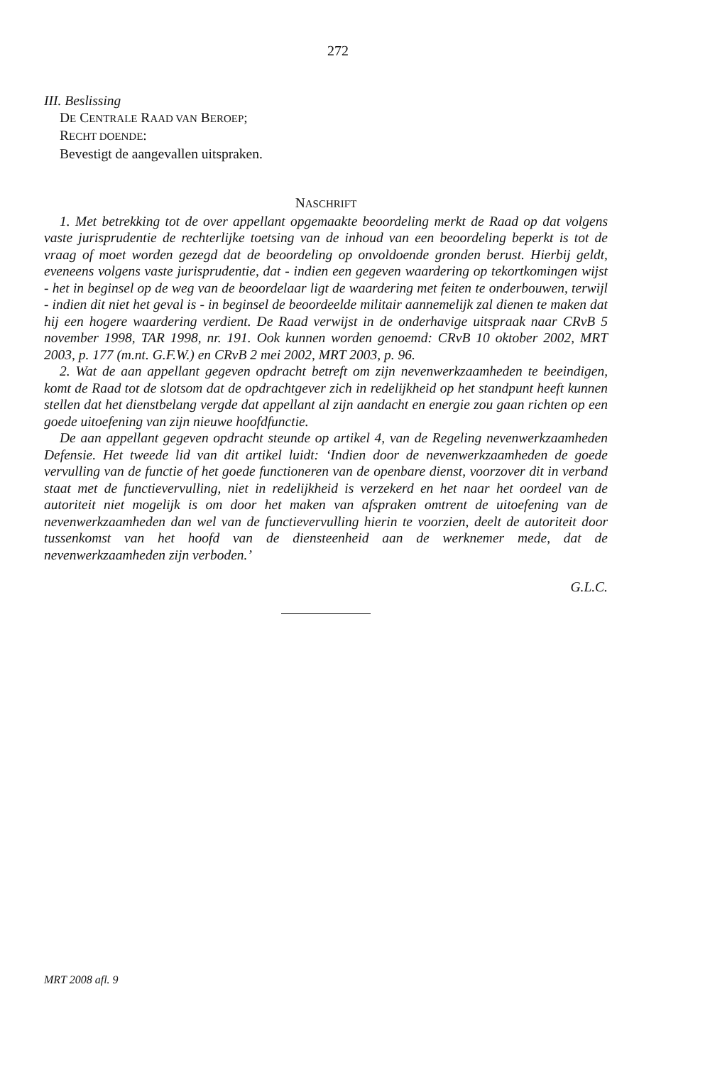272
III. Beslissing
DE CENTRALE RAAD VAN BEROEP;
RECHT DOENDE:
Bevestigt de aangevallen uitspraken.
NASCHRIFT
1. Met betrekking tot de over appellant opgemaakte beoordeling merkt de Raad op dat volgens vaste jurisprudentie de rechterlijke toetsing van de inhoud van een beoordeling beperkt is tot de vraag of moet worden gezegd dat de beoordeling op onvoldoende gronden berust. Hierbij geldt, eveneens volgens vaste jurisprudentie, dat - indien een gegeven waardering op tekortkomingen wijst - het in beginsel op de weg van de beoordelaar ligt de waardering met feiten te onderbouwen, terwijl - indien dit niet het geval is - in beginsel de beoordeelde militair aannemelijk zal dienen te maken dat hij een hogere waardering verdient. De Raad verwijst in de onderhavige uitspraak naar CRvB 5 november 1998, TAR 1998, nr. 191. Ook kunnen worden genoemd: CRvB 10 oktober 2002, MRT 2003, p. 177 (m.nt. G.F.W.) en CRvB 2 mei 2002, MRT 2003, p. 96.
2. Wat de aan appellant gegeven opdracht betreft om zijn nevenwerkzaamheden te beeindigen, komt de Raad tot de slotsom dat de opdrachtgever zich in redelijkheid op het standpunt heeft kunnen stellen dat het dienstbelang vergde dat appellant al zijn aandacht en energie zou gaan richten op een goede uitoefening van zijn nieuwe hoofdfunctie.
De aan appellant gegeven opdracht steunde op artikel 4, van de Regeling nevenwerkzaamheden Defensie. Het tweede lid van dit artikel luidt: ‘Indien door de nevenwerkzaamheden de goede vervulling van de functie of het goede functioneren van de openbare dienst, voorzover dit in verband staat met de functievervulling, niet in redelijkheid is verzekerd en het naar het oordeel van de autoriteit niet mogelijk is om door het maken van afspraken omtrent de uitoefening van de nevenwerkzaamheden dan wel van de functievervulling hierin te voorzien, deelt de autoriteit door tussenkomst van het hoofd van de diensteenheid aan de werknemer mede, dat de nevenwerkzaamheden zijn verboden.’
G.L.C.
MRT 2008 afl. 9